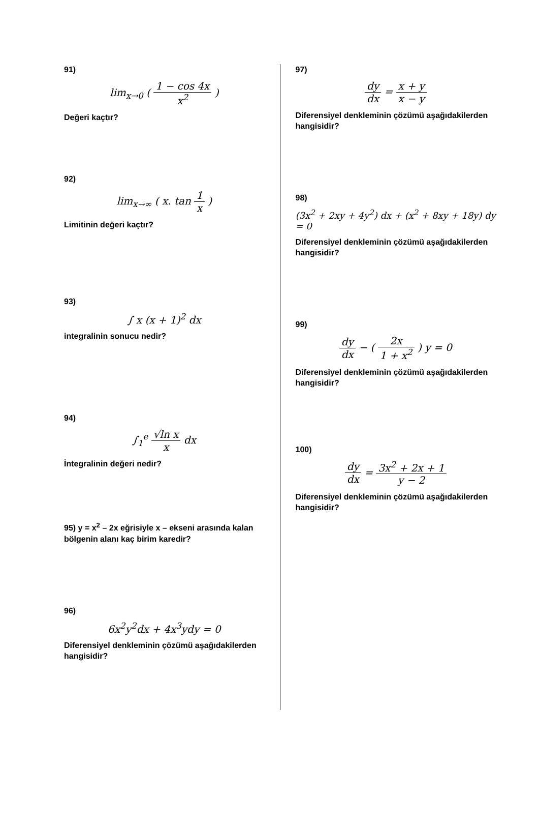91)
lim<sub>x→0</sub> ( 1 − cos 4x x<sup>2</sup> )
Değeri kaçtır?
92)
lim<sub>x→∞</sub> ( x. tan 1 x )
Limitinin değeri kaçtır?
93)
∫ x (x + 1)<sup>2</sup> dx
integralinin sonucu nedir?
94)
∫<sub>1</sub><sup>e</sup> √ln x x dx
İntegralinin değeri nedir?
95) y = x<sup>2</sup> – 2x eğrisiyle x – ekseni arasında kalan bölgenin alanı kaç birim karedir?
96)
6x<sup>2</sup>y<sup>2</sup>dx + 4x<sup>3</sup>ydy = 0
Diferensiyel denkleminin çözümü aşağıdakilerden hangisidir?
97)
dy dx = x + y x − y
Diferensiyel denkleminin çözümü aşağıdakilerden hangisidir?
98)
(3x<sup>2</sup> + 2xy + 4y<sup>2</sup>) dx + (x<sup>2</sup> + 8xy + 18y) dy = 0
Diferensiyel denkleminin çözümü aşağıdakilerden hangisidir?
99)
dy dx − ( 2x 1 + x<sup>2</sup> ) y = 0
Diferensiyel denkleminin çözümü aşağıdakilerden hangisidir?
100)
dy dx = 3x<sup>2</sup> + 2x + 1 y − 2
Diferensiyel denkleminin çözümü aşağıdakilerden hangisidir?